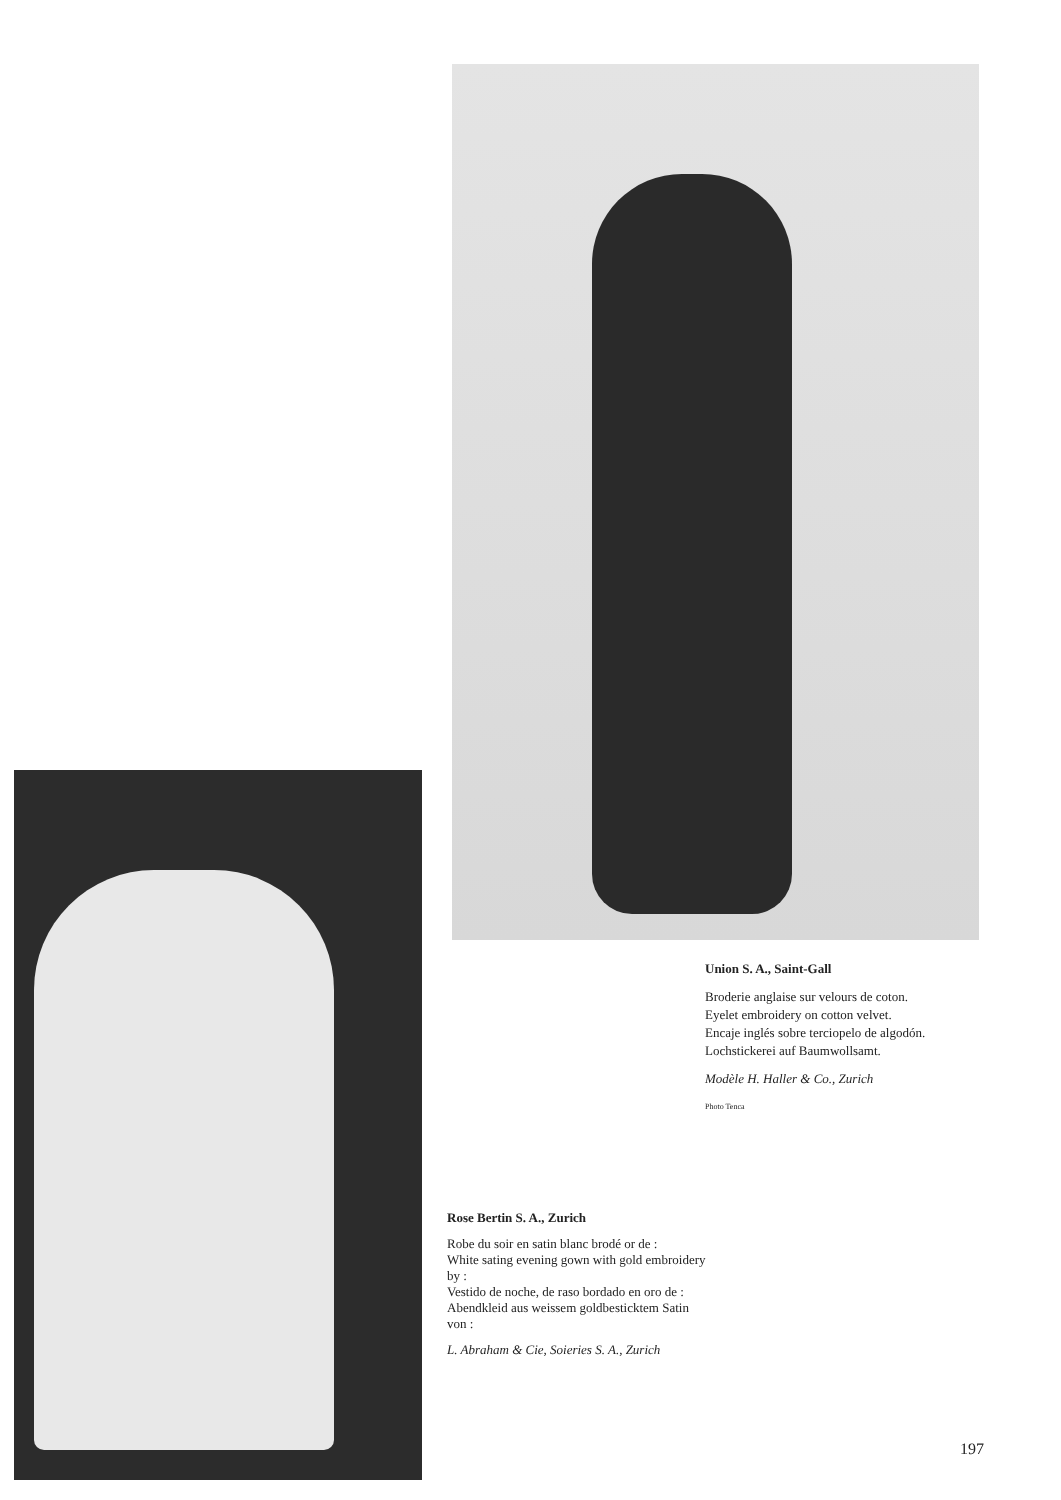Union S. A., Saint-Gall
Broderie anglaise sur velours de coton.
Eyelet embroidery on cotton velvet.
Encaje inglés sobre terciopelo de algodón.
Lochstickerei auf Baumwollsamt.
Modèle H. Haller & Co., Zurich
Photo Tenca
Rose Bertin S. A., Zurich
Robe du soir en satin blanc brodé or de :
White sating evening gown with gold embroidery by :
Vestido de noche, de raso bordado en oro de :
Abendkleid aus weissem goldbesticktem Satin von :
L. Abraham & Cie, Soieries S. A., Zurich
197